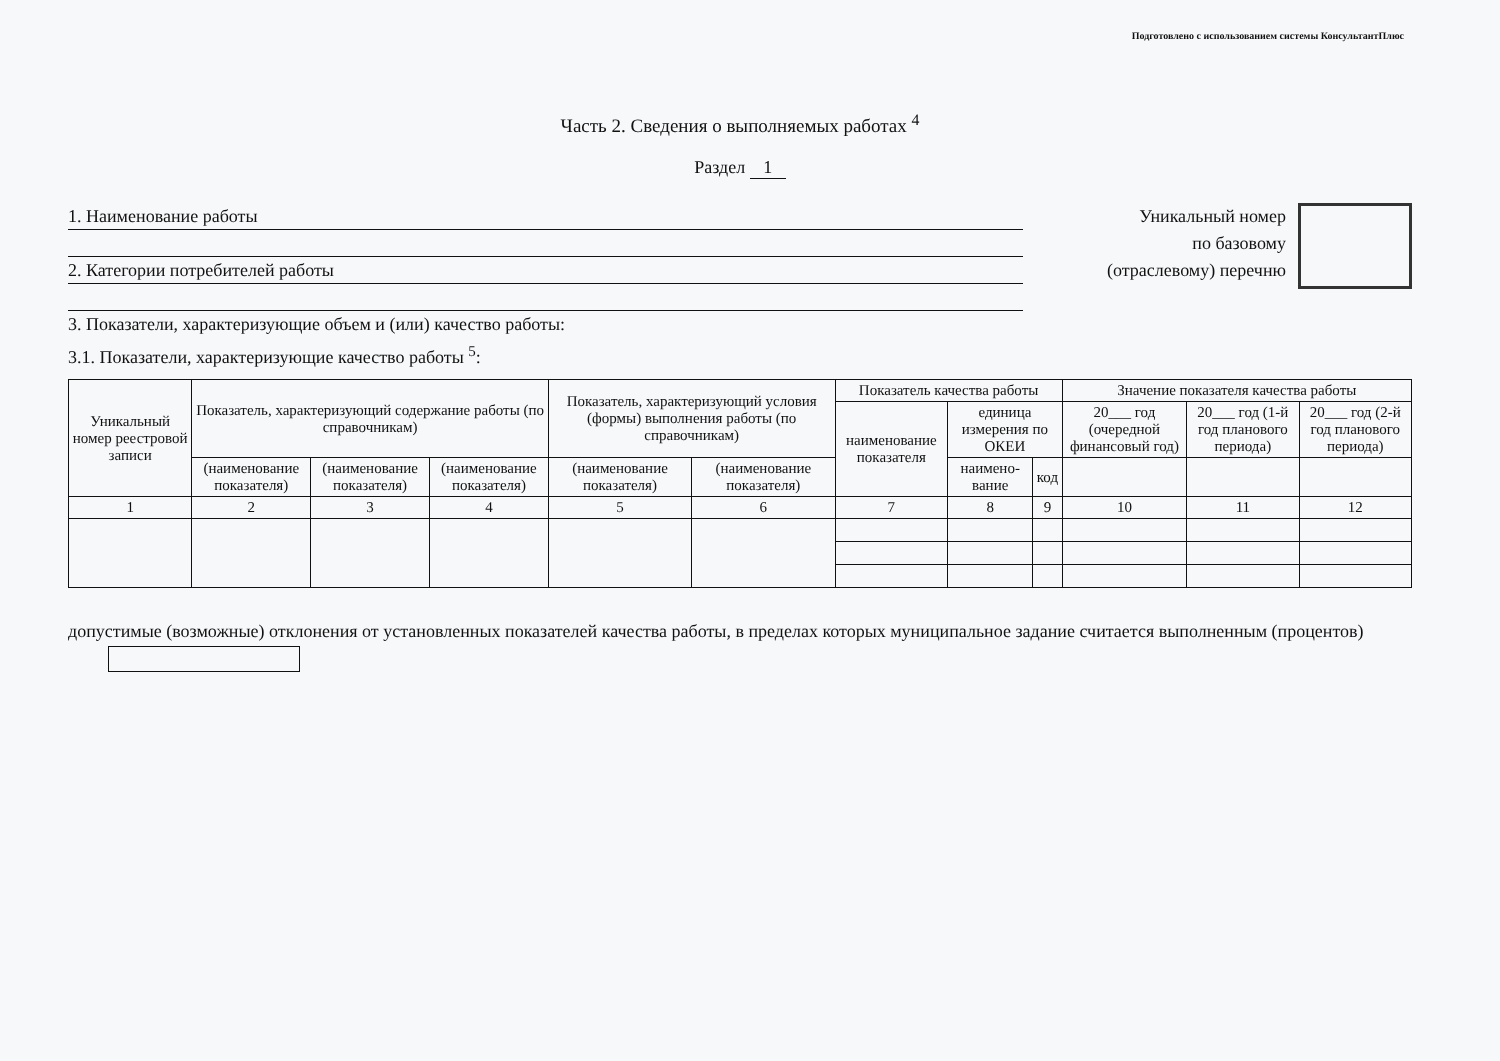Подготовлено с использованием системы КонсультантПлюс
Часть 2. Сведения о выполняемых работах <sup>4</sup>
Раздел 1
1. Наименование работы
2. Категории потребителей работы
3. Показатели, характеризующие объем и (или) качество работы:
3.1. Показатели, характеризующие качество работы <sup>5</sup>:
Уникальный номер
по базовому
(отраслевому) перечню
| Уникальный номер реестровой записи | Показатель, характеризующий содержание работы (по справочникам) | | | Показатель, характеризующий условия (формы) выполнения работы (по справочникам) | | Показатель качества работы | | | Значение показателя качества работы | | |
| --- | --- | --- | --- | --- | --- | --- | --- | --- | --- | --- | --- |
| | | | | | | наименование показателя | единица измерения по ОКЕИ | | 20___ год (очередной финансовый год) | 20___ год (1-й год планового периода) | 20___ год (2-й год планового периода) |
| | (наименование показателя) | (наименование показателя) | (наименование показателя) | (наименование показателя) | (наименование показателя) | | наимено-вание | код | | | |
| 1 | 2 | 3 | 4 | 5 | 6 | 7 | 8 | 9 | 10 | 11 | 12 |
допустимые (возможные) отклонения от установленных показателей качества работы, в пределах которых муниципальное задание считается выполненным (процентов)